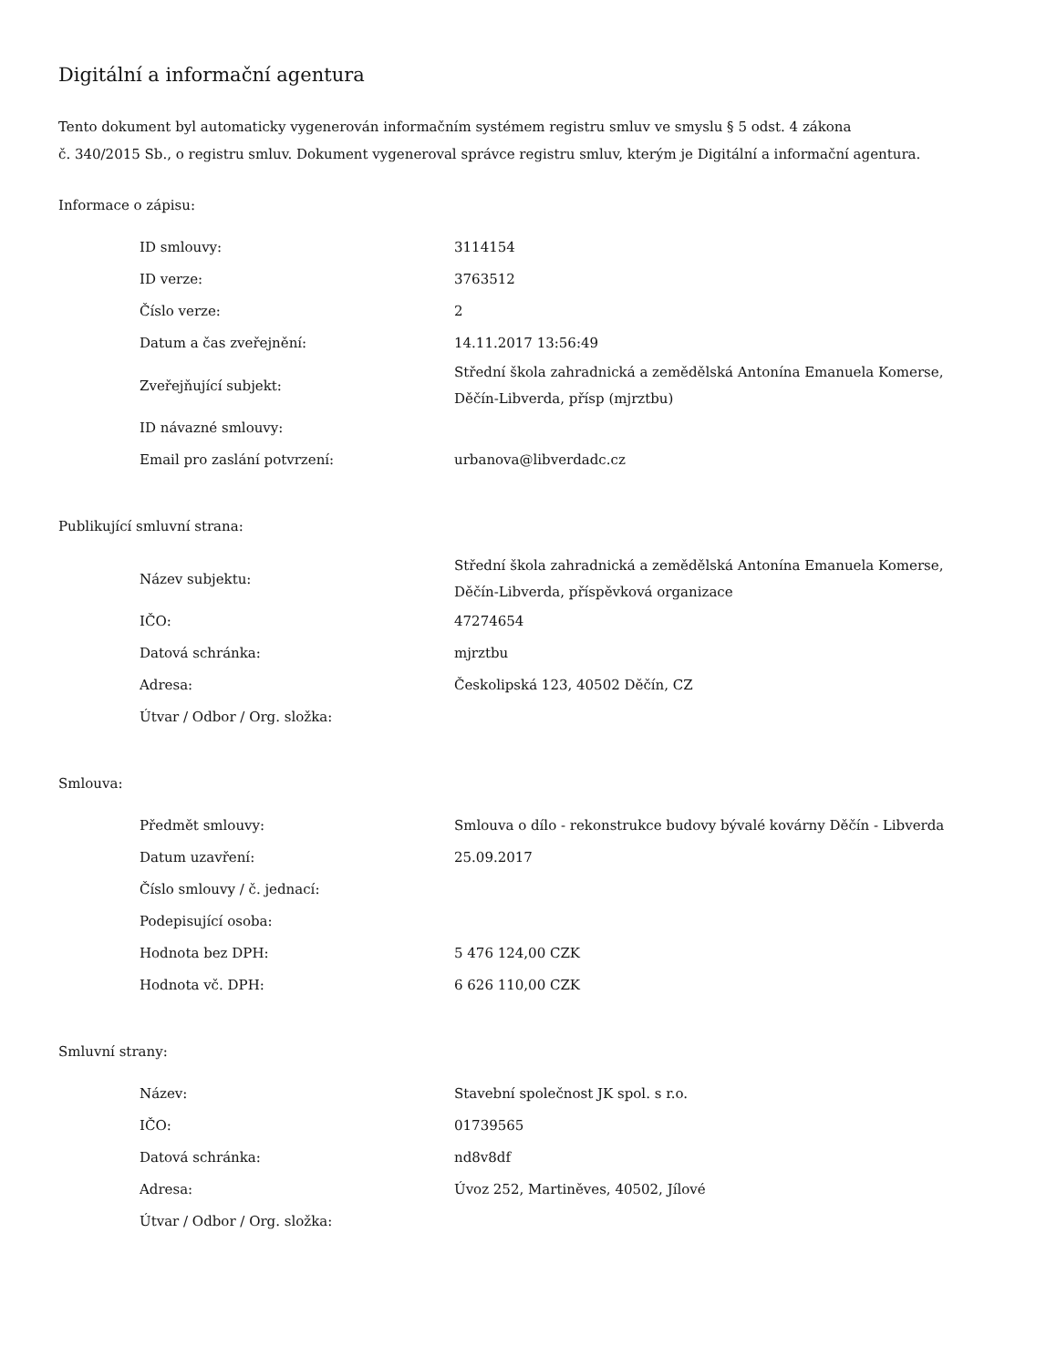Digitální a informační agentura
Tento dokument byl automaticky vygenerován informačním systémem registru smluv ve smyslu § 5 odst. 4 zákona
č. 340/2015 Sb., o registru smluv. Dokument vygeneroval správce registru smluv, kterým je Digitální a informační agentura.
Informace o zápisu:
| ID smlouvy: | 3114154 |
| ID verze: | 3763512 |
| Číslo verze: | 2 |
| Datum a čas zveřejnění: | 14.11.2017 13:56:49 |
| Zveřejňující subjekt: | Střední škola zahradnická a zemědělská Antonína Emanuela Komerse, Děčín-Libverda, přísp (mjrztbu) |
| ID návazné smlouvy: | |
| Email pro zaslání potvrzení: | urbanova@libverdadc.cz |
Publikující smluvní strana:
| Název subjektu: | Střední škola zahradnická a zemědělská Antonína Emanuela Komerse, Děčín-Libverda, příspěvková organizace |
| IČO: | 47274654 |
| Datová schránka: | mjrztbu |
| Adresa: | Českolipská 123, 40502 Děčín, CZ |
| Útvar / Odbor / Org. složka: | |
Smlouva:
| Předmět smlouvy: | Smlouva o dílo - rekonstrukce budovy bývalé kovárny Děčín - Libverda |
| Datum uzavření: | 25.09.2017 |
| Číslo smlouvy / č. jednací: | |
| Podepisující osoba: | |
| Hodnota bez DPH: | 5 476 124,00 CZK |
| Hodnota vč. DPH: | 6 626 110,00 CZK |
Smluvní strany:
| Název: | Stavební společnost JK spol. s r.o. |
| IČO: | 01739565 |
| Datová schránka: | nd8v8df |
| Adresa: | Úvoz 252, Martiněves, 40502, Jílové |
| Útvar / Odbor / Org. složka: | |